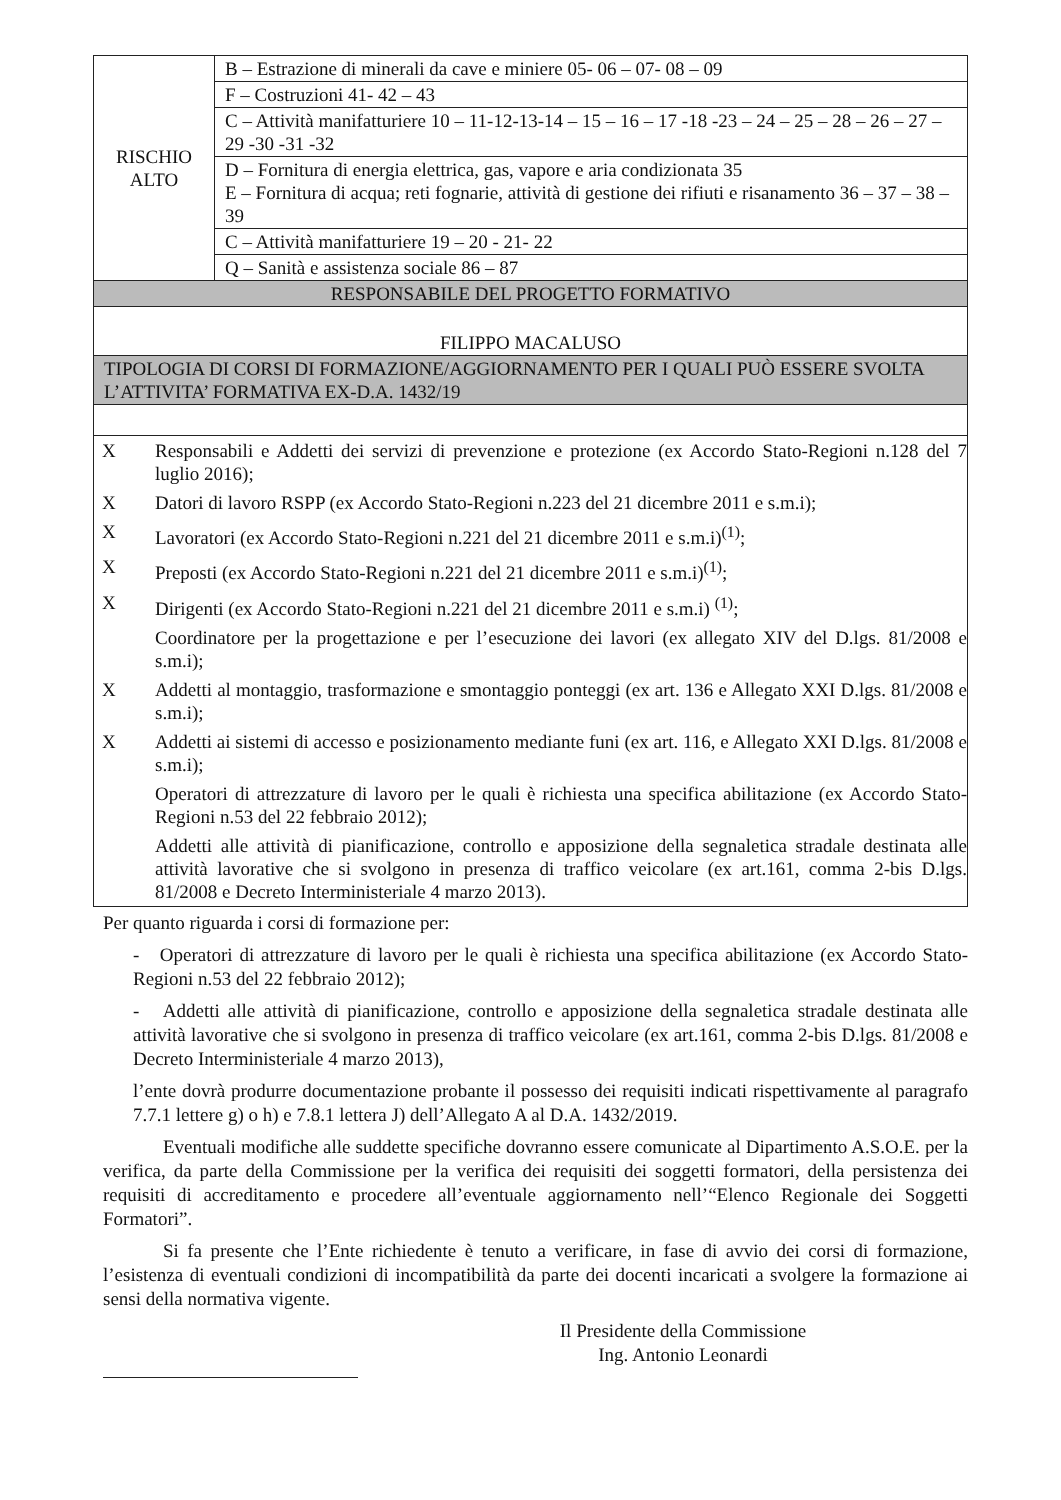| RISCHIO ALTO | B – Estrazione di minerali da cave e miniere 05- 06 – 07- 08 – 09 |
| | F – Costruzioni 41- 42 – 43 |
| | C – Attività manifatturiere 10 – 11-12-13-14 – 15 – 16 – 17 -18 -23 – 24 – 25 – 28 – 26 – 27 – 29 -30 -31 -32 |
| | D – Fornitura di energia elettrica, gas, vapore e aria condizionata 35 E – Fornitura di acqua; reti fognarie, attività di gestione dei rifiuti e risanamento 36 – 37 – 38 – 39 |
| | C – Attività manifatturiere 19 – 20 - 21- 22 |
| | Q – Sanità e assistenza sociale 86 – 87 |
| RESPONSABILE DEL PROGETTO FORMATIVO | |
| FILIPPO MACALUSO | |
| TIPOLOGIA DI CORSI DI FORMAZIONE/AGGIORNAMENTO PER I QUALI PUÒ ESSERE SVOLTA L’ATTIVITA’ FORMATIVA EX-D.A. 1432/19 | |
| / X / Responsabili e Addetti dei servizi di prevenzione e protezione (ex Accordo Stato-Regioni n.128 del 7 luglio 2016); / / X / Datori di lavoro RSPP (ex Accordo Stato-Regioni n.223 del 21 dicembre 2011 e s.m.i); / / X / Lavoratori (ex Accordo Stato-Regioni n.221 del 21 dicembre 2011 e s.m.i)<sup>(1)</sup>; / / X / Preposti (ex Accordo Stato-Regioni n.221 del 21 dicembre 2011 e s.m.i)<sup>(1)</sup>; / / X / Dirigenti (ex Accordo Stato-Regioni n.221 del 21 dicembre 2011 e s.m.i) <sup>(1)</sup>; / / / Coordinatore per la progettazione e per l’esecuzione dei lavori (ex allegato XIV del D.lgs. 81/2008 e s.m.i); / / X / Addetti al montaggio, trasformazione e smontaggio ponteggi (ex art. 136 e Allegato XXI D.lgs. 81/2008 e s.m.i); / / X / Addetti ai sistemi di accesso e posizionamento mediante funi (ex art. 116, e Allegato XXI D.lgs. 81/2008 e s.m.i); / / / Operatori di attrezzature di lavoro per le quali è richiesta una specifica abilitazione (ex Accordo Stato-Regioni n.53 del 22 febbraio 2012); / / / Addetti alle attività di pianificazione, controllo e apposizione della segnaletica stradale destinata alle attività lavorative che si svolgono in presenza di traffico veicolare (ex art.161, comma 2-bis D.lgs. 81/2008 e Decreto Interministeriale 4 marzo 2013). / | |
Per quanto riguarda i corsi di formazione per:
- Operatori di attrezzature di lavoro per le quali è richiesta una specifica abilitazione (ex Accordo Stato-Regioni n.53 del 22 febbraio 2012);
- Addetti alle attività di pianificazione, controllo e apposizione della segnaletica stradale destinata alle attività lavorative che si svolgono in presenza di traffico veicolare (ex art.161, comma 2-bis D.lgs. 81/2008 e Decreto Interministeriale 4 marzo 2013),
l’ente dovrà produrre documentazione probante il possesso dei requisiti indicati rispettivamente al paragrafo 7.7.1 lettere g) o h) e 7.8.1 lettera J) dell’Allegato A al D.A. 1432/2019.
Eventuali modifiche alle suddette specifiche dovranno essere comunicate al Dipartimento A.S.O.E. per la verifica, da parte della Commissione per la verifica dei requisiti dei soggetti formatori, della persistenza dei requisiti di accreditamento e procedere all’eventuale aggiornamento nell’“Elenco Regionale dei Soggetti Formatori”.
Si fa presente che l’Ente richiedente è tenuto a verificare, in fase di avvio dei corsi di formazione, l’esistenza di eventuali condizioni di incompatibilità da parte dei docenti incaricati a svolgere la formazione ai sensi della normativa vigente.
Il Presidente della Commissione
Ing. Antonio Leonardi